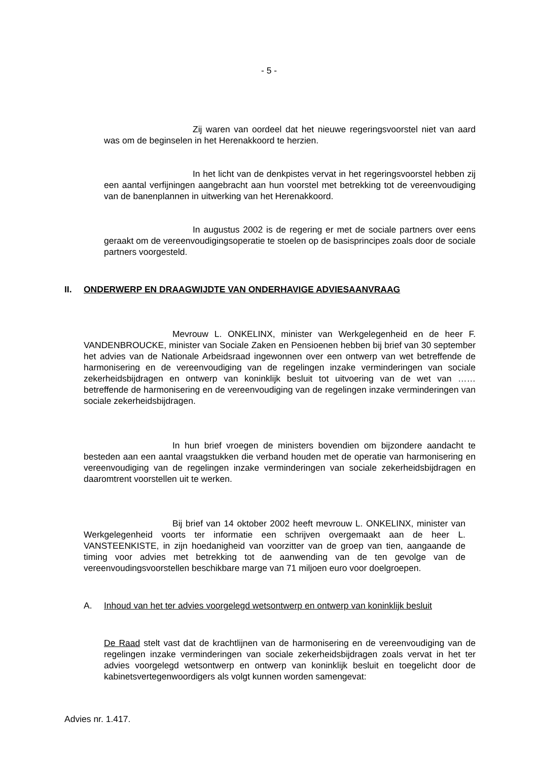- 5 -
Zij waren van oordeel dat het nieuwe regeringsvoorstel niet van aard was om de beginselen in het Herenakkoord te herzien.
In het licht van de denkpistes vervat in het regeringsvoorstel hebben zij een aantal verfijningen aangebracht aan hun voorstel met betrekking tot de vereenvoudiging van de banenplannen in uitwerking van het Herenakkoord.
In augustus 2002 is de regering er met de sociale partners over eens geraakt om de vereenvoudigingsoperatie te stoelen op de basisprincipes zoals door de sociale partners voorgesteld.
II. ONDERWERP EN DRAAGWIJDTE VAN ONDERHAVIGE ADVIESAANVRAAG
Mevrouw L. ONKELINX, minister van Werkgelegenheid en de heer F. VANDENBROUCKE, minister van Sociale Zaken en Pensioenen hebben bij brief van 30 september het advies van de Nationale Arbeidsraad ingewonnen over een ont­werp van wet betreffende de harmonisering en de vereenvoudiging van de regelingen inzake verminderingen van sociale zekerheidsbijdragen en ontwerp van koninklijk besluit tot uitvoering van de wet van …… betreffende de harmonisering en de vereenvoudiging van de regelingen inzake verminderingen van sociale zekerheidsbijdragen.
In hun brief vroegen de ministers bovendien om bijzondere aandacht te besteden aan een aantal vraagstukken die verband houden met de operatie van harmonisering en vereenvoudiging van de regelingen inzake verminderingen van sociale zekerheidsbijdragen en daaromtrent voorstellen uit te werken.
Bij brief van 14 oktober 2002 heeft mevrouw L. ONKELINX, minister van Werkgelegenheid voorts ter informatie een schrijven overgemaakt aan de heer L. VANSTEENKISTE, in zijn hoedanigheid van voorzitter van de groep van tien, aangaande de timing voor advies met betrekking tot de aanwending van de ten gevolge van de vereenvoudingsvoorstellen beschikbare marge van 71 miljoen euro voor doelgroepen.
A. Inhoud van het ter advies voorgelegd wetsontwerp en ontwerp van koninklijk besluit
De Raad stelt vast dat de krachtlijnen van de harmonisering en de vereenvoudiging van de regelingen inzake verminderingen van sociale zekerheidsbijdragen zoals vervat in het ter advies voorgelegd wetsontwerp en ontwerp van koninklijk besluit en toegelicht door de kabinetsvertegenwoordigers als volgt kunnen worden samenge­vat:
Advies nr. 1.417.